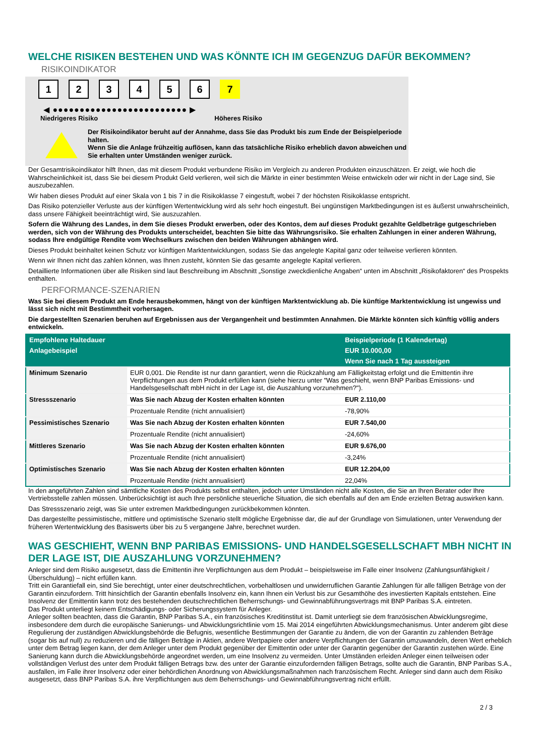WELCHE RISIKEN BESTEHEN UND WAS KÖNNTE ICH IM GEGENZUG DAFÜR BEKOMMEN?
RISIKOINDIKATOR
1 2 3 4 5 6 7
◀ ●●●●●●●●●●●●●●●●●●●●●●●●● ▶
Niedrigeres Risiko Höheres Risiko
Der Risikoindikator beruht auf der Annahme, dass Sie das Produkt bis zum Ende der Beispielperiode halten.
Wenn Sie die Anlage frühzeitig auflösen, kann das tatsächliche Risiko erheblich davon abweichen und Sie erhalten unter Umständen weniger zurück.
Der Gesamtrisikoindikator hilft Ihnen, das mit diesem Produkt verbundene Risiko im Vergleich zu anderen Produkten einzuschätzen. Er zeigt, wie hoch die Wahrscheinlichkeit ist, dass Sie bei diesem Produkt Geld verlieren, weil sich die Märkte in einer bestimmten Weise entwickeln oder wir nicht in der Lage sind, Sie auszubezahlen.
Wir haben dieses Produkt auf einer Skala von 1 bis 7 in die Risikoklasse 7 eingestuft, wobei 7 der höchsten Risikoklasse entspricht.
Das Risiko potenzieller Verluste aus der künftigen Wertentwicklung wird als sehr hoch eingestuft. Bei ungünstigen Marktbedingungen ist es äußerst unwahrscheinlich, dass unsere Fähigkeit beeinträchtigt wird, Sie auszuzahlen.
Sofern die Währung des Landes, in dem Sie dieses Produkt erwerben, oder des Kontos, dem auf dieses Produkt gezahlte Geldbeträge gutgeschrieben werden, sich von der Währung des Produkts unterscheidet, beachten Sie bitte das Währungsrisiko. Sie erhalten Zahlungen in einer anderen Währung, sodass Ihre endgültige Rendite vom Wechselkurs zwischen den beiden Währungen abhängen wird.
Dieses Produkt beinhaltet keinen Schutz vor künftigen Marktentwicklungen, sodass Sie das angelegte Kapital ganz oder teilweise verlieren könnten.
Wenn wir Ihnen nicht das zahlen können, was Ihnen zusteht, könnten Sie das gesamte angelegte Kapital verlieren.
Detaillierte Informationen über alle Risiken sind laut Beschreibung im Abschnitt „Sonstige zweckdienliche Angaben“ unten im Abschnitt „Risikofaktoren“ des Prospekts enthalten.
PERFORMANCE-SZENARIEN
Was Sie bei diesem Produkt am Ende herausbekommen, hängt von der künftigen Marktentwicklung ab. Die künftige Marktentwicklung ist ungewiss und lässt sich nicht mit Bestimmtheit vorhersagen.
Die dargestellten Szenarien beruhen auf Ergebnissen aus der Vergangenheit und bestimmten Annahmen. Die Märkte könnten sich künftig völlig anders entwickeln.
| Empfohlene Haltedauer | | Beispielperiode (1 Kalendertag) |
| --- | --- | --- |
| Anlagebeispiel | | EUR 10.000,00 |
| | | Wenn Sie nach 1 Tag aussteigen |
| Minimum Szenario | EUR 0,001. Die Rendite ist nur dann garantiert, wenn die Rückzahlung am Fälligkeitstag erfolgt und die Emittentin ihre Verpflichtungen aus dem Produkt erfüllen kann (siehe hierzu unter "Was geschieht, wenn BNP Paribas Emissions- und Handelsgesellschaft mbH nicht in der Lage ist, die Auszahlung vorzunehmen?"). | |
| Stressszenario | Was Sie nach Abzug der Kosten erhalten könnten | EUR 2.110,00 |
| | Prozentuale Rendite (nicht annualisiert) | -78,90% |
| Pessimistisches Szenario | Was Sie nach Abzug der Kosten erhalten könnten | EUR 7.540,00 |
| | Prozentuale Rendite (nicht annualisiert) | -24,60% |
| Mittleres Szenario | Was Sie nach Abzug der Kosten erhalten könnten | EUR 9.676,00 |
| | Prozentuale Rendite (nicht annualisiert) | -3,24% |
| Optimistisches Szenario | Was Sie nach Abzug der Kosten erhalten könnten | EUR 12.204,00 |
| | Prozentuale Rendite (nicht annualisiert) | 22,04% |
In den angeführten Zahlen sind sämtliche Kosten des Produkts selbst enthalten, jedoch unter Umständen nicht alle Kosten, die Sie an Ihren Berater oder Ihre Vertriebsstelle zahlen müssen. Unberücksichtigt ist auch Ihre persönliche steuerliche Situation, die sich ebenfalls auf den am Ende erzielten Betrag auswirken kann.
Das Stressszenario zeigt, was Sie unter extremen Marktbedingungen zurückbekommen könnten.
Das dargestellte pessimistische, mittlere und optimistische Szenario stellt mögliche Ergebnisse dar, die auf der Grundlage von Simulationen, unter Verwendung der früheren Wertentwicklung des Basiswerts über bis zu 5 vergangene Jahre, berechnet wurden.
WAS GESCHIEHT, WENN BNP PARIBAS EMISSIONS- UND HANDELSGESELLSCHAFT MBH NICHT IN DER LAGE IST, DIE AUSZAHLUNG VORZUNEHMEN?
Anleger sind dem Risiko ausgesetzt, dass die Emittentin ihre Verpflichtungen aus dem Produkt – beispielsweise im Falle einer Insolvenz (Zahlungsunfähigkeit / Überschuldung) – nicht erfüllen kann.
Tritt ein Garantiefall ein, sind Sie berechtigt, unter einer deutschrechtlichen, vorbehaltlosen und unwiderruflichen Garantie Zahlungen für alle fälligen Beträge von der Garantin einzufordern. Tritt hinsichtlich der Garantin ebenfalls Insolvenz ein, kann Ihnen ein Verlust bis zur Gesamthöhe des investierten Kapitals entstehen. Eine Insolvenz der Emittentin kann trotz des bestehenden deutschrechtlichen Beherrschungs- und Gewinnabführungsvertrags mit BNP Paribas S.A. eintreten.
Das Produkt unterliegt keinem Entschädigungs- oder Sicherungssystem für Anleger.
Anleger sollten beachten, dass die Garantin, BNP Paribas S.A., ein französisches Kreditinstitut ist. Damit unterliegt sie dem französischen Abwicklungsregime, insbesondere dem durch die europäische Sanierungs- und Abwicklungsrichtlinie vom 15. Mai 2014 eingeführten Abwicklungsmechanismus. Unter anderem gibt diese Regulierung der zuständigen Abwicklungsbehörde die Befugnis, wesentliche Bestimmungen der Garantie zu ändern, die von der Garantin zu zahlenden Beträge (sogar bis auf null) zu reduzieren und die fälligen Beträge in Aktien, andere Wertpapiere oder andere Verpflichtungen der Garantin umzuwandeln, deren Wert erheblich unter dem Betrag liegen kann, der dem Anleger unter dem Produkt gegenüber der Emittentin oder unter der Garantin gegenüber der Garantin zustehen würde. Eine Sanierung kann durch die Abwicklungsbehörde angeordnet werden, um eine Insolvenz zu vermeiden. Unter Umständen erleiden Anleger einen teilweisen oder vollständigen Verlust des unter dem Produkt fälligen Betrags bzw. des unter der Garantie einzufordernden fälligen Betrags, sollte auch die Garantin, BNP Paribas S.A., ausfallen, im Falle ihrer Insolvenz oder einer behördlichen Anordnung von Abwicklungsmaßnahmen nach französischem Recht. Anleger sind dann auch dem Risiko ausgesetzt, dass BNP Paribas S.A. ihre Verpflichtungen aus dem Beherrschungs- und Gewinnabführungsvertrag nicht erfüllt.
2 / 3